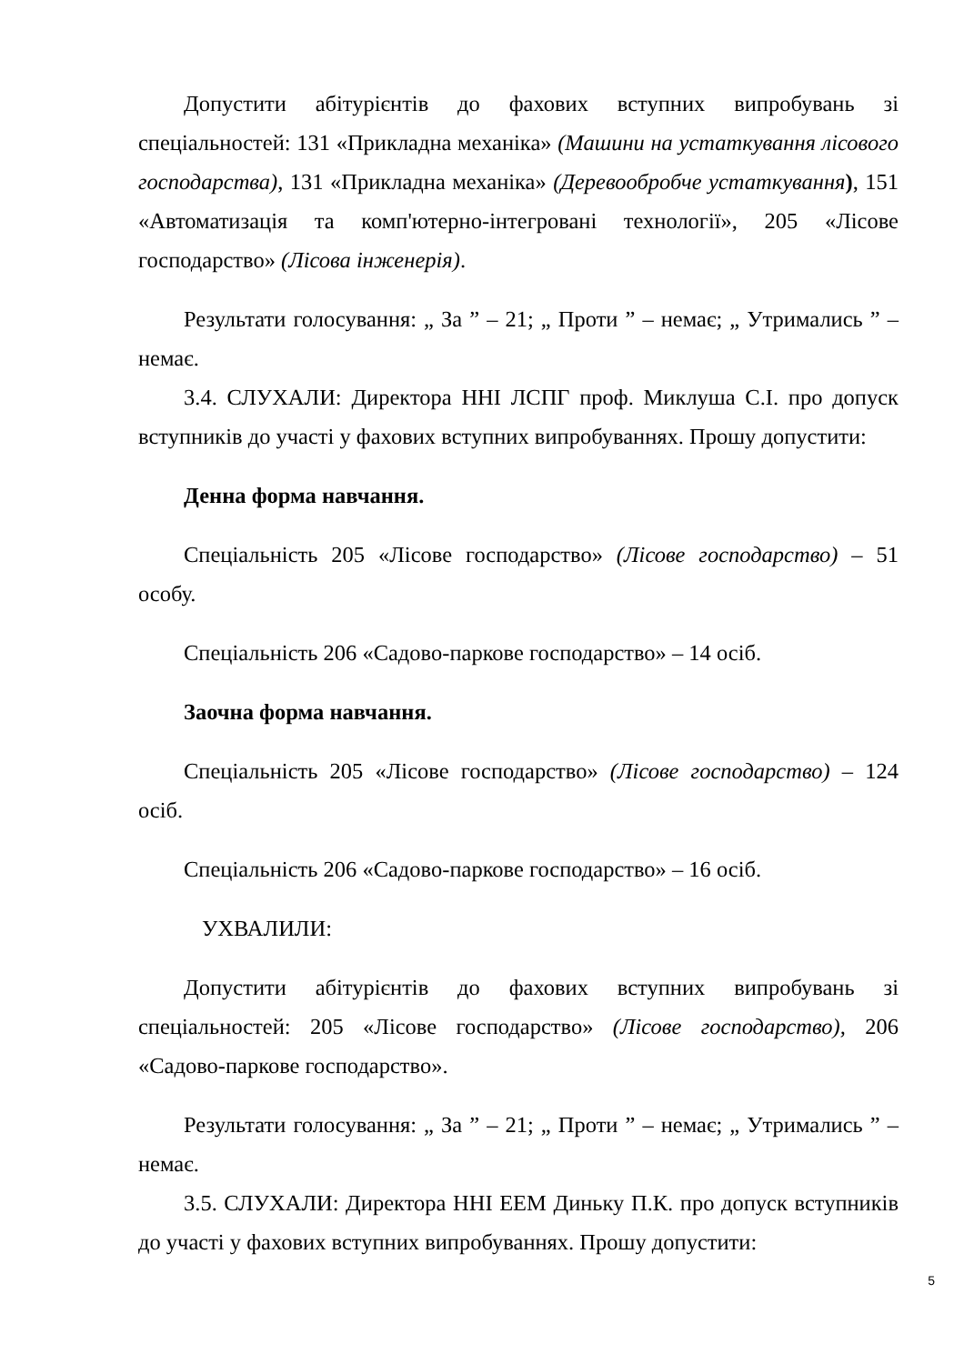Допустити абітурієнтів до фахових вступних випробувань зі спеціальностей: 131 «Прикладна механіка» (Машини на устаткування лісового господарства), 131 «Прикладна механіка» (Деревообробче устаткування), 151 «Автоматизація та комп'ютерно-інтегровані технології», 205 «Лісове господарство» (Лісова інженерія).
Результати голосування: „ За ” – 21; „ Проти ” – немає; „ Утримались ” – немає.
3.4. СЛУХАЛИ: Директора ННІ ЛСПГ проф. Миклуша С.І. про допуск вступників до участі у фахових вступних випробуваннях. Прошу допустити:
Денна форма навчання.
Спеціальність 205 «Лісове господарство» (Лісове господарство) – 51 особу.
Спеціальність 206 «Садово-паркове господарство» – 14 осіб.
Заочна форма навчання.
Спеціальність 205 «Лісове господарство» (Лісове господарство) – 124 осіб.
Спеціальність 206 «Садово-паркове господарство» – 16 осіб.
УХВАЛИЛИ:
Допустити абітурієнтів до фахових вступних випробувань зі спеціальностей: 205 «Лісове господарство» (Лісове господарство), 206 «Садово-паркове господарство».
Результати голосування: „ За ” – 21; „ Проти ” – немає; „ Утримались ” – немає.
3.5. СЛУХАЛИ: Директора ННІ ЕЕМ Диньку П.К. про допуск вступників до участі у фахових вступних випробуваннях. Прошу допустити:
5